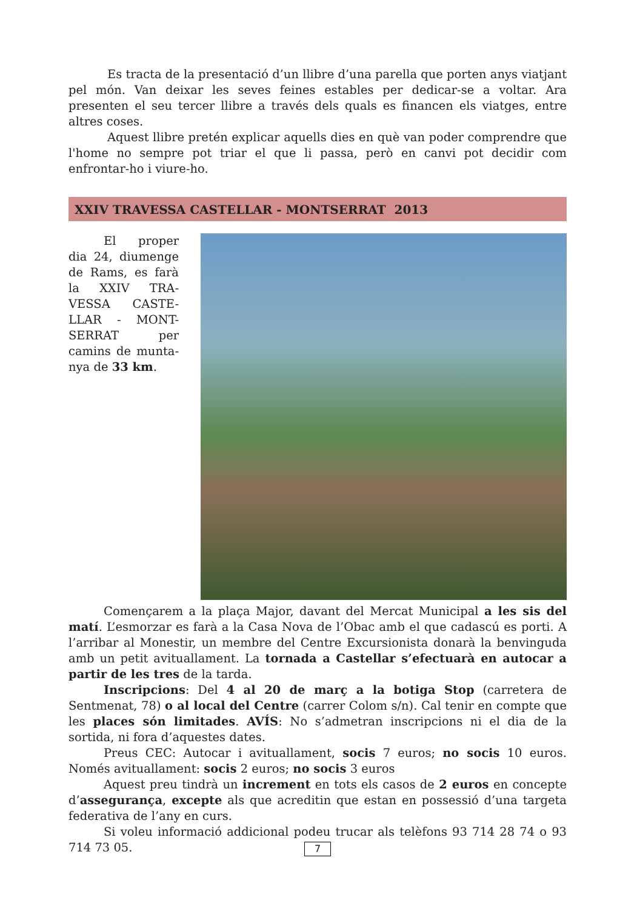Es tracta de la presentació d’un llibre d’una parella que porten anys viatjant pel món. Van deixar les seves feines estables per dedicar-se a voltar. Ara presenten el seu tercer llibre a través dels quals es financen els viatges, entre altres coses.
Aquest llibre pretén explicar aquells dies en què van poder comprendre que l'home no sempre pot triar el que li passa, però en canvi pot decidir com enfrontar-ho i viure-ho.
XXIV TRAVESSA CASTELLAR - MONTSERRAT 2013
El proper dia 24, diumenge de Rams, es farà la XXIV TRA-VESSA CASTE-LLAR - MONT-SERRAT per camins de munta-nya de 33 km.
Començarem a la plaça Major, davant del Mercat Municipal a les sis del matí. L’esmorzar es farà a la Casa Nova de l’Obac amb el que cadascú es porti. A l’arribar al Monestir, un membre del Centre Excursionista donarà la benvinguda amb un petit avituallament. La tornada a Castellar s’efectuarà en autocar a partir de les tres de la tarda.
Inscripcions: Del 4 al 20 de març a la botiga Stop (carretera de Sentmenat, 78) o al local del Centre (carrer Colom s/n). Cal tenir en compte que les places són limitades. AVÍS: No s’admetran inscripcions ni el dia de la sortida, ni fora d’aquestes dates.
Preus CEC: Autocar i avituallament, socis 7 euros; no socis 10 euros. Només avituallament: socis 2 euros; no socis 3 euros
Aquest preu tindrà un increment en tots els casos de 2 euros en concepte d’assegurança, excepte als que acreditin que estan en possessió d’una targeta federativa de l’any en curs.
Si voleu informació addicional podeu trucar als telèfons 93 714 28 74 o 93 714 73 05.
7